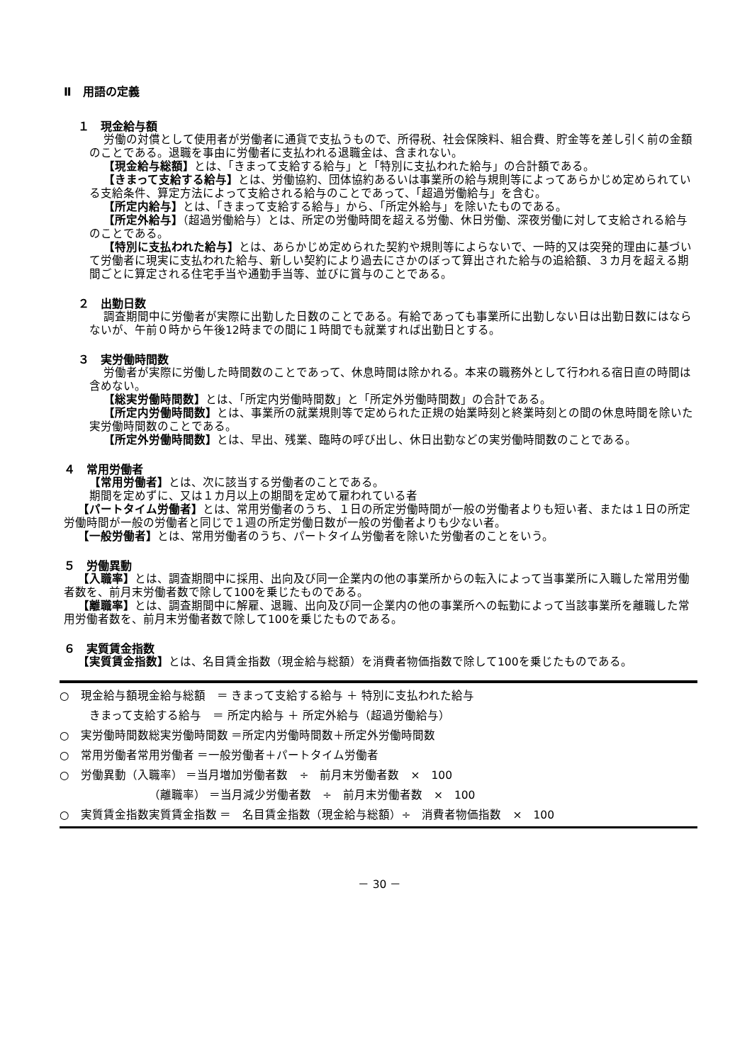Ⅱ　用語の定義
１　現金給与額
労働の対償として使用者が労働者に通貨で支払うもので、所得税、社会保険料、組合費、貯金等を差し引く前の金額のことである。退職を事由に労働者に支払われる退職金は、含まれない。
【現金給与総額】とは、「きまって支給する給与」と「特別に支払われた給与」の合計額である。
【きまって支給する給与】とは、労働協約、団体協約あるいは事業所の給与規則等によってあらかじめ定められている支給条件、算定方法によって支給される給与のことであって、「超過労働給与」を含む。
【所定内給与】とは、「きまって支給する給与」から、「所定外給与」を除いたものである。
【所定外給与】（超過労働給与）とは、所定の労働時間を超える労働、休日労働、深夜労働に対して支給される給与のことである。
【特別に支払われた給与】とは、あらかじめ定められた契約や規則等によらないで、一時的又は突発的理由に基づいて労働者に現実に支払われた給与、新しい契約により過去にさかのぼって算出された給与の追給額、３カ月を超える期間ごとに算定される住宅手当や通勤手当等、並びに賞与のことである。
２　出勤日数
調査期間中に労働者が実際に出勤した日数のことである。有給であっても事業所に出勤しない日は出勤日数にはならないが、午前０時から午後12時までの間に１時間でも就業すれば出勤日とする。
３　実労働時間数
労働者が実際に労働した時間数のことであって、休息時間は除かれる。本来の職務外として行われる宿日直の時間は含めない。
【総実労働時間数】とは、「所定内労働時間数」と「所定外労働時間数」の合計である。
【所定内労働時間数】とは、事業所の就業規則等で定められた正規の始業時刻と終業時刻との間の休息時間を除いた実労働時間数のことである。
【所定外労働時間数】とは、早出、残業、臨時の呼び出し、休日出勤などの実労働時間数のことである。
４　常用労働者
【常用労働者】とは、次に該当する労働者のことである。
期間を定めずに、又は１カ月以上の期間を定めて雇われている者
【パートタイム労働者】とは、常用労働者のうち、１日の所定労働時間が一般の労働者よりも短い者、または１日の所定労働時間が一般の労働者と同じで１週の所定労働日数が一般の労働者よりも少ない者。
【一般労働者】とは、常用労働者のうち、パートタイム労働者を除いた労働者のことをいう。
５　労働異動
【入職率】とは、調査期間中に採用、出向及び同一企業内の他の事業所からの転入によって当事業所に入職した常用労働者数を、前月末労働者数で除して100を乗じたものである。
【離職率】とは、調査期間中に解雇、退職、出向及び同一企業内の他の事業所への転勤によって当該事業所を離職した常用労働者数を、前月末労働者数で除して100を乗じたものである。
６　実質賃金指数
【実質賃金指数】とは、名目賃金指数（現金給与総額）を消費者物価指数で除して100を乗じたものである。
○　現金給与額現金給与総額　＝ きまって支給する給与 ＋ 特別に支払われた給与
きまって支給する給与　＝ 所定内給与 ＋ 所定外給与（超過労働給与）
○　実労働時間数総実労働時間数 ＝所定内労働時間数＋所定外労働時間数
○　常用労働者常用労働者 ＝一般労働者＋パートタイム労働者
○　労働異動（入職率） ＝当月増加労働者数　÷　前月末労働者数　×　100
（離職率） ＝当月減少労働者数　÷　前月末労働者数　×　100
○　実質賃金指数実質賃金指数 ＝　名目賃金指数（現金給与総額）÷　消費者物価指数　×　100
－ 30 －